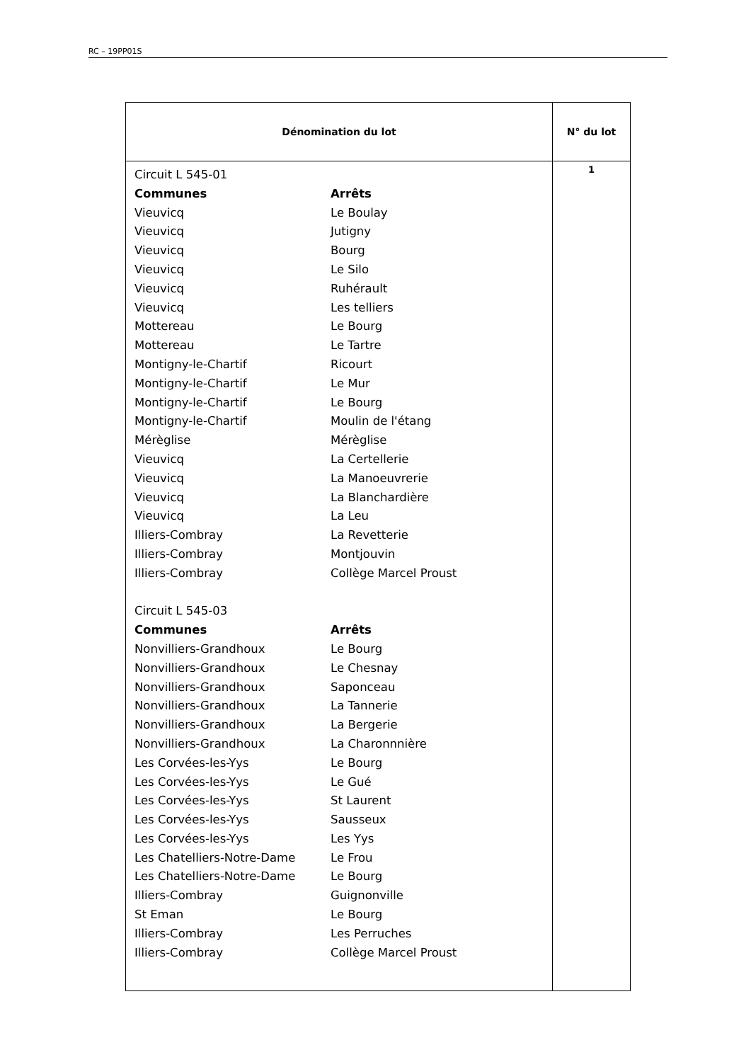RC – 19PP01S
| Dénomination du lot | N° du lot |
| --- | --- |
| Circuit L 545-01 / Communes / Arrêts / / Vieuvicq / Le Boulay / / Vieuvicq / Jutigny / / Vieuvicq / Bourg / / Vieuvicq / Le Silo / / Vieuvicq / Ruhérault / / Vieuvicq / Les telliers / / Mottereau / Le Bourg / / Mottereau / Le Tartre / / Montigny-le-Chartif / Ricourt / / Montigny-le-Chartif / Le Mur / / Montigny-le-Chartif / Le Bourg / / Montigny-le-Chartif / Moulin de l'étang / / Mérèglise / Mérèglise / / Vieuvicq / La Certellerie / / Vieuvicq / La Manoeuvrerie / / Vieuvicq / La Blanchardière / / Vieuvicq / La Leu / / Illiers-Combray / La Revetterie / / Illiers-Combray / Montjouvin / / Illiers-Combray / Collège Marcel Proust / Circuit L 545-03 / Communes / Arrêts / / Nonvilliers-Grandhoux / Le Bourg / / Nonvilliers-Grandhoux / Le Chesnay / / Nonvilliers-Grandhoux / Saponceau / / Nonvilliers-Grandhoux / La Tannerie / / Nonvilliers-Grandhoux / La Bergerie / / Nonvilliers-Grandhoux / La Charonnnière / / Les Corvées-les-Yys / Le Bourg / / Les Corvées-les-Yys / Le Gué / / Les Corvées-les-Yys / St Laurent / / Les Corvées-les-Yys / Sausseux / / Les Corvées-les-Yys / Les Yys / / Les Chatelliers-Notre-Dame / Le Frou / / Les Chatelliers-Notre-Dame / Le Bourg / / Illiers-Combray / Guignonville / / St Eman / Le Bourg / / Illiers-Combray / Les Perruches / / Illiers-Combray / Collège Marcel Proust / | 1 |